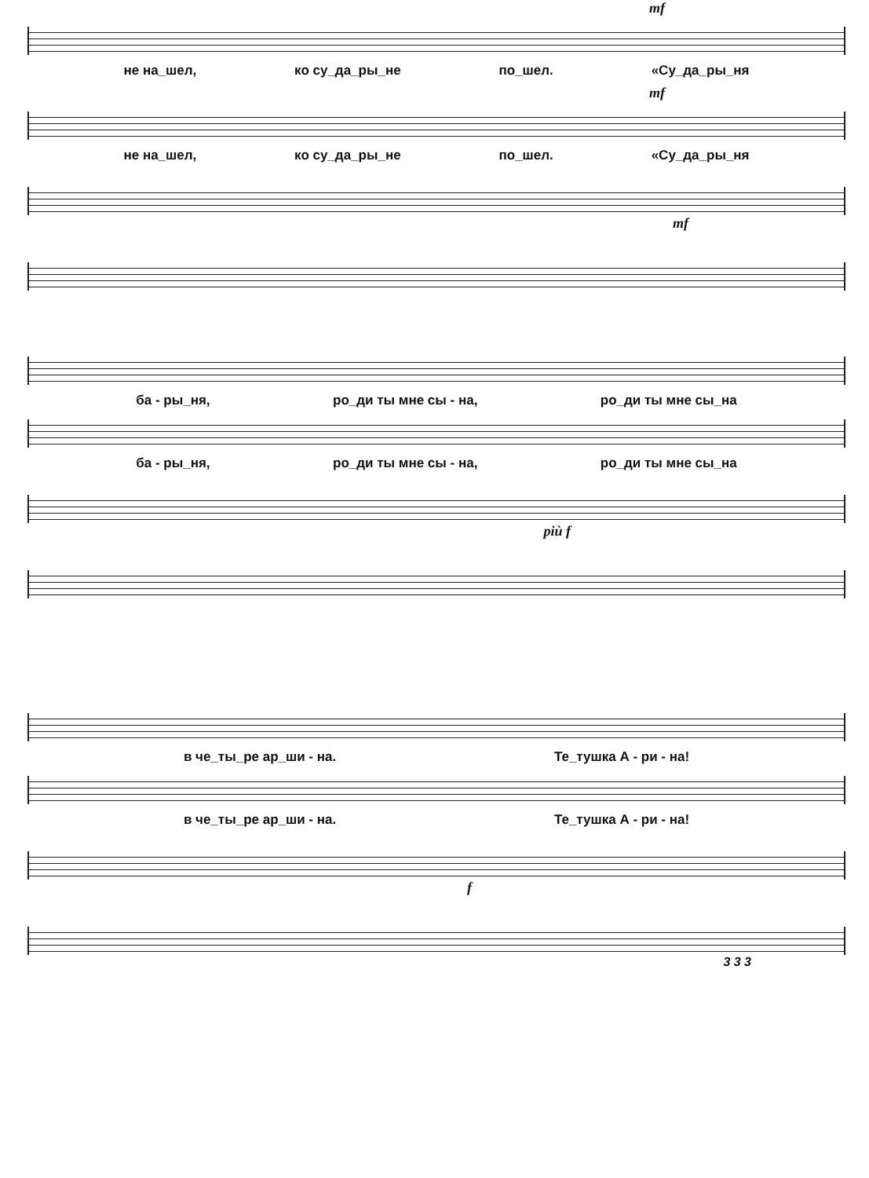mf
не на_шел, ко су_да_ры_не по_шел. «Су_да_ры_ня
mf
не на_шел, ко су_да_ры_не по_шел. «Су_да_ры_ня
mf
ба - ры_ня, ро_ди ты мне сы - на, ро_ди ты мне сы_на
ба - ры_ня, ро_ди ты мне сы - на, ро_ди ты мне сы_на
più f
в че_ты_ре ар_ши - на. Те_тушка А - ри - на!
в че_ты_ре ар_ши - на. Те_тушка А - ри - на!
f
3 3 3